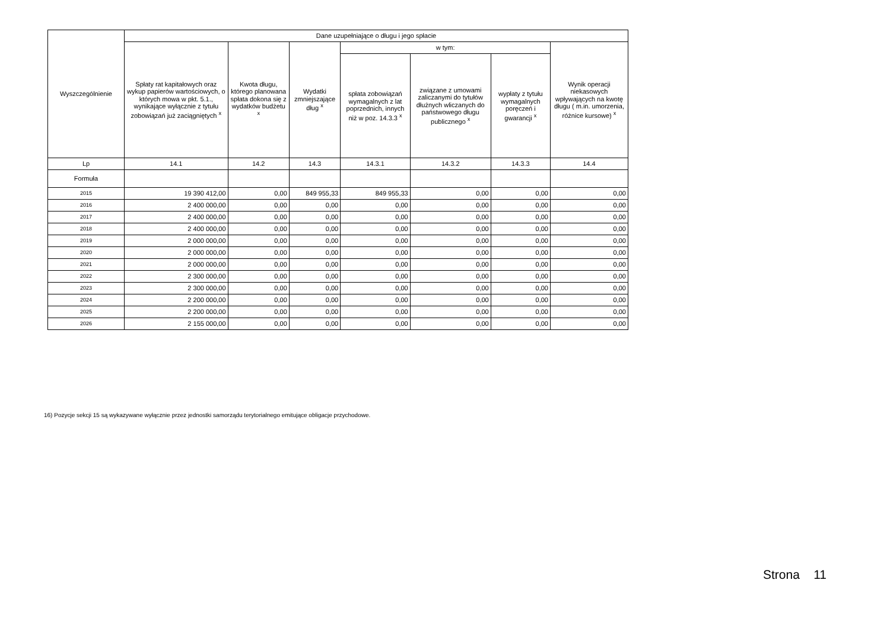| Wyszczególnienie | Dane uzupełniające o długu i jego spłacie | | | | | | |
| --- | --- | --- | --- | --- | --- | --- | --- |
| | Spłaty rat kapitałowych oraz wykup papierów wartościowych, o których mowa w pkt. 5.1., wynikające wyłącznie z tytułu zobowiązań już zaciągniętych <sup>x</sup> | Kwota długu, którego planowana spłata dokona się z wydatków budżetu <sup>x</sup> | Wydatki zmniejszające dług <sup>x</sup> | w tym: | | | Wynik operacji niekasowych wpływających na kwotę długu ( m.in. umorzenia, różnice kursowe) <sup>x</sup> |
| | | | | spłata zobowiązań wymagalnych z lat poprzednich, innych niż w poz. 14.3.3 <sup>x</sup> | związane z umowami zaliczanymi do tytułów dłużnych wliczanych do państwowego długu publicznego <sup>x</sup> | wypłaty z tytułu wymagalnych poręczeń i gwarancji <sup>x</sup> | |
| Lp | 14.1 | 14.2 | 14.3 | 14.3.1 | 14.3.2 | 14.3.3 | 14.4 |
| Formuła | | | | | | | |
| 2015 | 19 390 412,00 | 0,00 | 849 955,33 | 849 955,33 | 0,00 | 0,00 | 0,00 |
| 2016 | 2 400 000,00 | 0,00 | 0,00 | 0,00 | 0,00 | 0,00 | 0,00 |
| 2017 | 2 400 000,00 | 0,00 | 0,00 | 0,00 | 0,00 | 0,00 | 0,00 |
| 2018 | 2 400 000,00 | 0,00 | 0,00 | 0,00 | 0,00 | 0,00 | 0,00 |
| 2019 | 2 000 000,00 | 0,00 | 0,00 | 0,00 | 0,00 | 0,00 | 0,00 |
| 2020 | 2 000 000,00 | 0,00 | 0,00 | 0,00 | 0,00 | 0,00 | 0,00 |
| 2021 | 2 000 000,00 | 0,00 | 0,00 | 0,00 | 0,00 | 0,00 | 0,00 |
| 2022 | 2 300 000,00 | 0,00 | 0,00 | 0,00 | 0,00 | 0,00 | 0,00 |
| 2023 | 2 300 000,00 | 0,00 | 0,00 | 0,00 | 0,00 | 0,00 | 0,00 |
| 2024 | 2 200 000,00 | 0,00 | 0,00 | 0,00 | 0,00 | 0,00 | 0,00 |
| 2025 | 2 200 000,00 | 0,00 | 0,00 | 0,00 | 0,00 | 0,00 | 0,00 |
| 2026 | 2 155 000,00 | 0,00 | 0,00 | 0,00 | 0,00 | 0,00 | 0,00 |
16) Pozycje sekcji 15 są wykazywane wyłącznie przez jednostki samorządu terytorialnego emitujące obligacje przychodowe.
Strona 11